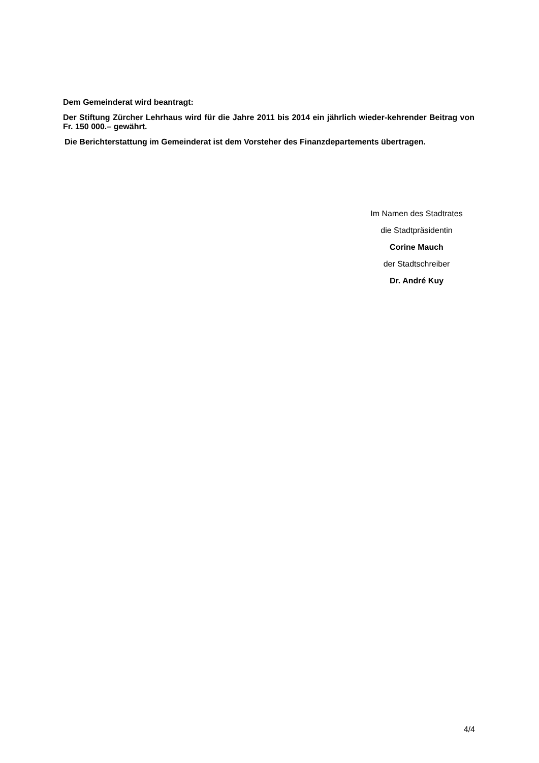Dem Gemeinderat wird beantragt:
Der Stiftung Zürcher Lehrhaus wird für die Jahre 2011 bis 2014 ein jährlich wieder-kehrender Beitrag von Fr. 150 000.– gewährt.
Die Berichterstattung im Gemeinderat ist dem Vorsteher des Finanzdepartements übertragen.
Im Namen des Stadtrates
die Stadtpräsidentin
Corine Mauch
der Stadtschreiber
Dr. André Kuy
4/4